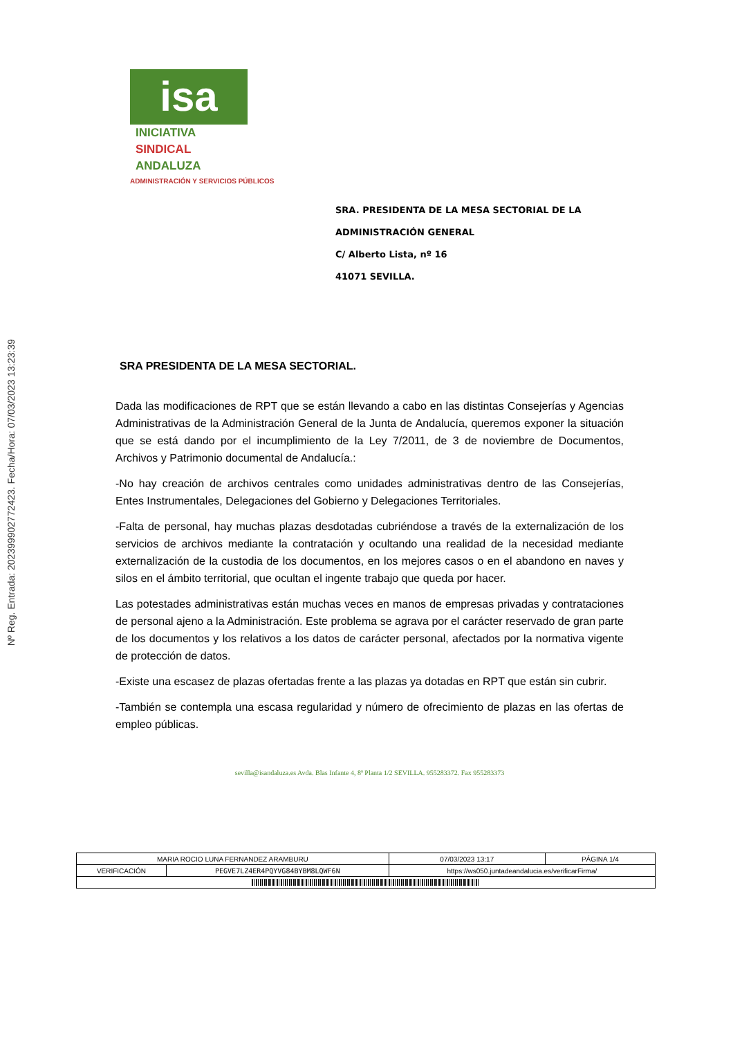Nº Reg. Entrada: 202399902772423. Fecha/Hora: 07/03/2023 13:23:39
isa INICIATIVA
SINDICAL
ANDALUZA
ADMINISTRACIÓN Y SERVICIOS PÚBLICOS
SRA. PRESIDENTA DE LA MESA SECTORIAL DE LA
ADMINISTRACIÓN GENERAL
C/ Alberto Lista, nº 16
41071 SEVILLA.
SRA PRESIDENTA DE LA MESA SECTORIAL.
Dada las modificaciones de RPT que se están llevando a cabo en las distintas Consejerías y Agencias Administrativas de la Administración General de la Junta de Andalucía, queremos exponer la situación que se está dando por el incumplimiento de la Ley 7/2011, de 3 de noviembre de Documentos, Archivos y Patrimonio documental de Andalucía.:
-No hay creación de archivos centrales como unidades administrativas dentro de las Consejerías, Entes Instrumentales, Delegaciones del Gobierno y Delegaciones Territoriales.
-Falta de personal, hay muchas plazas desdotadas cubriéndose a través de la externalización de los servicios de archivos mediante la contratación y ocultando una realidad de la necesidad mediante externalización de la custodia de los documentos, en los mejores casos o en el abandono en naves y silos en el ámbito territorial, que ocultan el ingente trabajo que queda por hacer.
Las potestades administrativas están muchas veces en manos de empresas privadas y contrataciones de personal ajeno a la Administración. Este problema se agrava por el carácter reservado de gran parte de los documentos y los relativos a los datos de carácter personal, afectados por la normativa vigente de protección de datos.
-Existe una escasez de plazas ofertadas frente a las plazas ya dotadas en RPT que están sin cubrir.
-También se contempla una escasa regularidad y número de ofrecimiento de plazas en las ofertas de empleo públicas.
sevilla@isandaluza.es Avda. Blas Infante 4, 8ª Planta 1/2 SEVILLA. 955283372. Fax 955283373
| MARIA ROCIO LUNA FERNANDEZ ARAMBURU | | | 07/03/2023 13:17 | PÁGINA 1/4 |
| VERIFICACIÓN | PEGVE7LZ4ER4PQYVG84BYBM8LQWF6N | https://ws050.juntadeandalucia.es/verificarFirma/ | | |